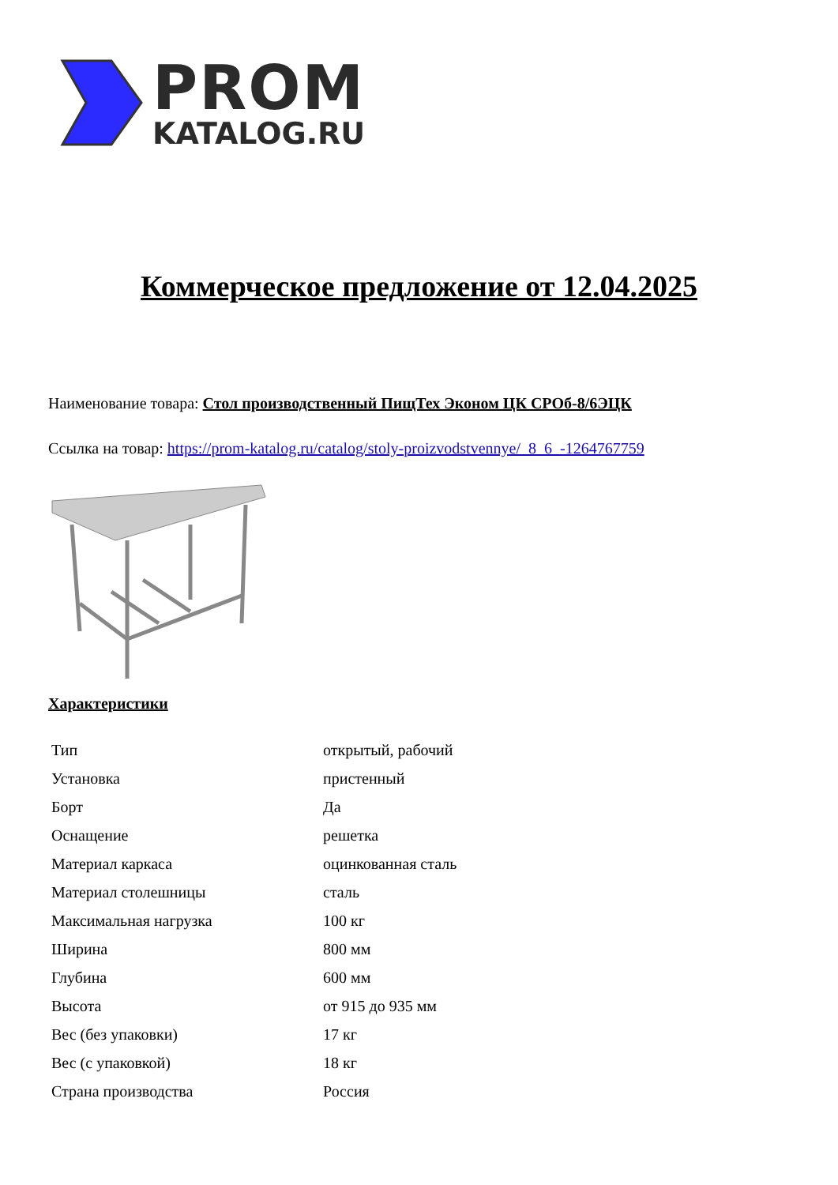PROM
KATALOG.RU
Коммерческое предложение от 12.04.2025
Наименование товара: Стол производственный ПищТех Эконом ЦК СРОб-8/6ЭЦК
Ссылка на товар: https://prom-katalog.ru/catalog/stoly-proizvodstvennye/_8_6_-1264767759
Характеристики
| Тип | открытый, рабочий |
| Установка | пристенный |
| Борт | Да |
| Оснащение | решетка |
| Материал каркаса | оцинкованная сталь |
| Материал столешницы | сталь |
| Максимальная нагрузка | 100 кг |
| Ширина | 800 мм |
| Глубина | 600 мм |
| Высота | от 915 до 935 мм |
| Вес (без упаковки) | 17 кг |
| Вес (с упаковкой) | 18 кг |
| Страна производства | Россия |